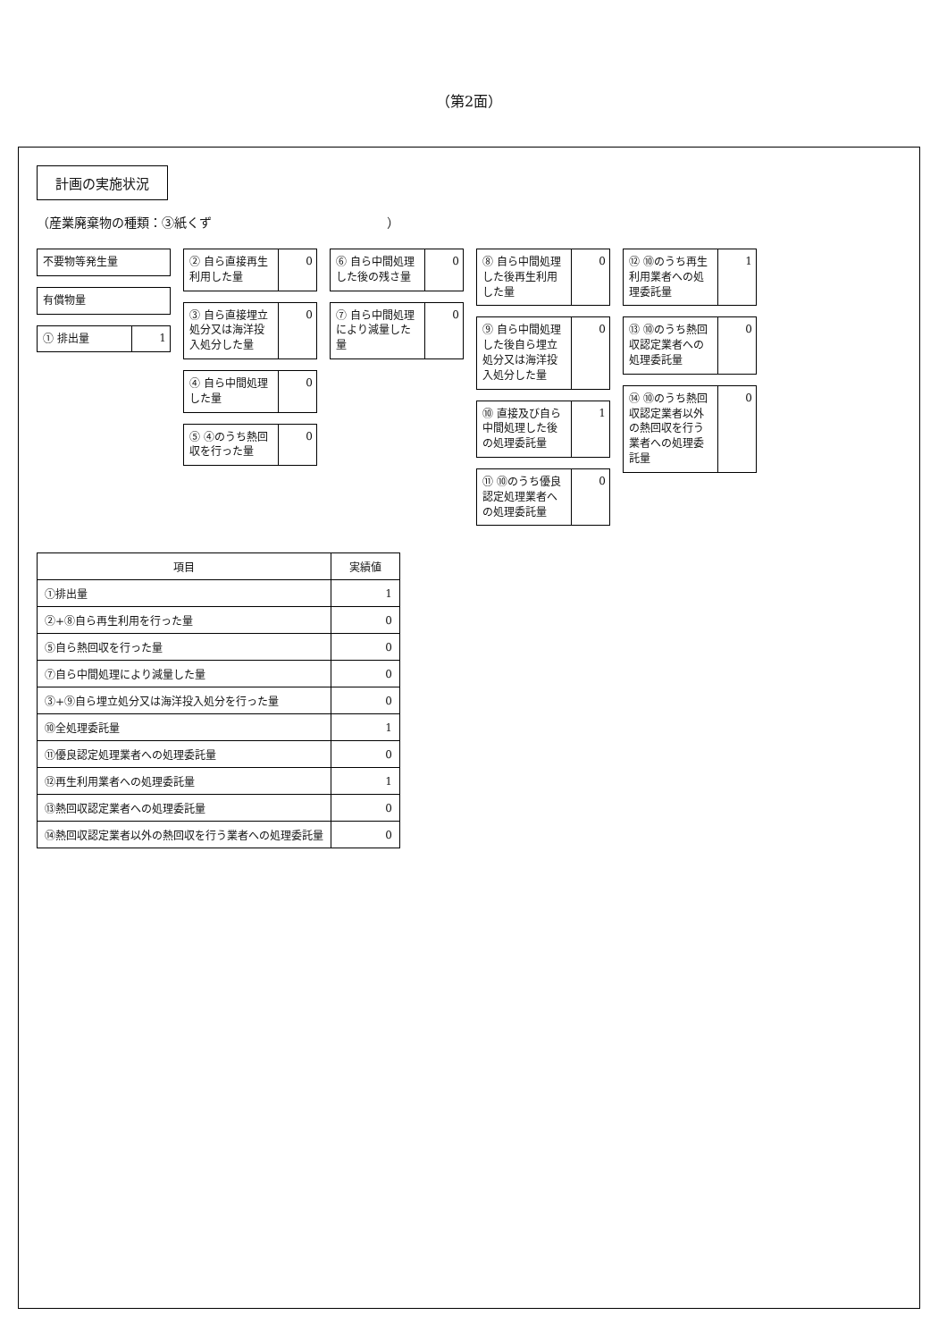（第2面）
計画の実施状況
（産業廃棄物の種類：③紙くず　　　　　　　　　　　　　　）
不要物等発生量
有償物量
① 排出量
1
② 自ら直接再生利用した量
0
③ 自ら直接埋立処分又は海洋投入処分した量
0
④ 自ら中間処理した量
0
⑤ ④のうち熱回収を行った量
0
⑥ 自ら中間処理した後の残さ量
0
⑦ 自ら中間処理により減量した量
0
⑧ 自ら中間処理した後再生利用した量
0
⑨ 自ら中間処理した後自ら埋立処分又は海洋投入処分した量
0
⑩ 直接及び自ら中間処理した後の処理委託量
1
⑪ ⑩のうち優良認定処理業者への処理委託量
0
⑫ ⑩のうち再生利用業者への処理委託量
1
⑬ ⑩のうち熱回収認定業者への処理委託量
0
⑭ ⑩のうち熱回収認定業者以外の熱回収を行う業者への処理委託量
0
| 項目 | 実績値 |
| --- | --- |
| ①排出量 | 1 |
| ②+⑧自ら再生利用を行った量 | 0 |
| ⑤自ら熱回収を行った量 | 0 |
| ⑦自ら中間処理により減量した量 | 0 |
| ③+⑨自ら埋立処分又は海洋投入処分を行った量 | 0 |
| ⑩全処理委託量 | 1 |
| ⑪優良認定処理業者への処理委託量 | 0 |
| ⑫再生利用業者への処理委託量 | 1 |
| ⑬熱回収認定業者への処理委託量 | 0 |
| ⑭熱回収認定業者以外の熱回収を行う業者への処理委託量 | 0 |